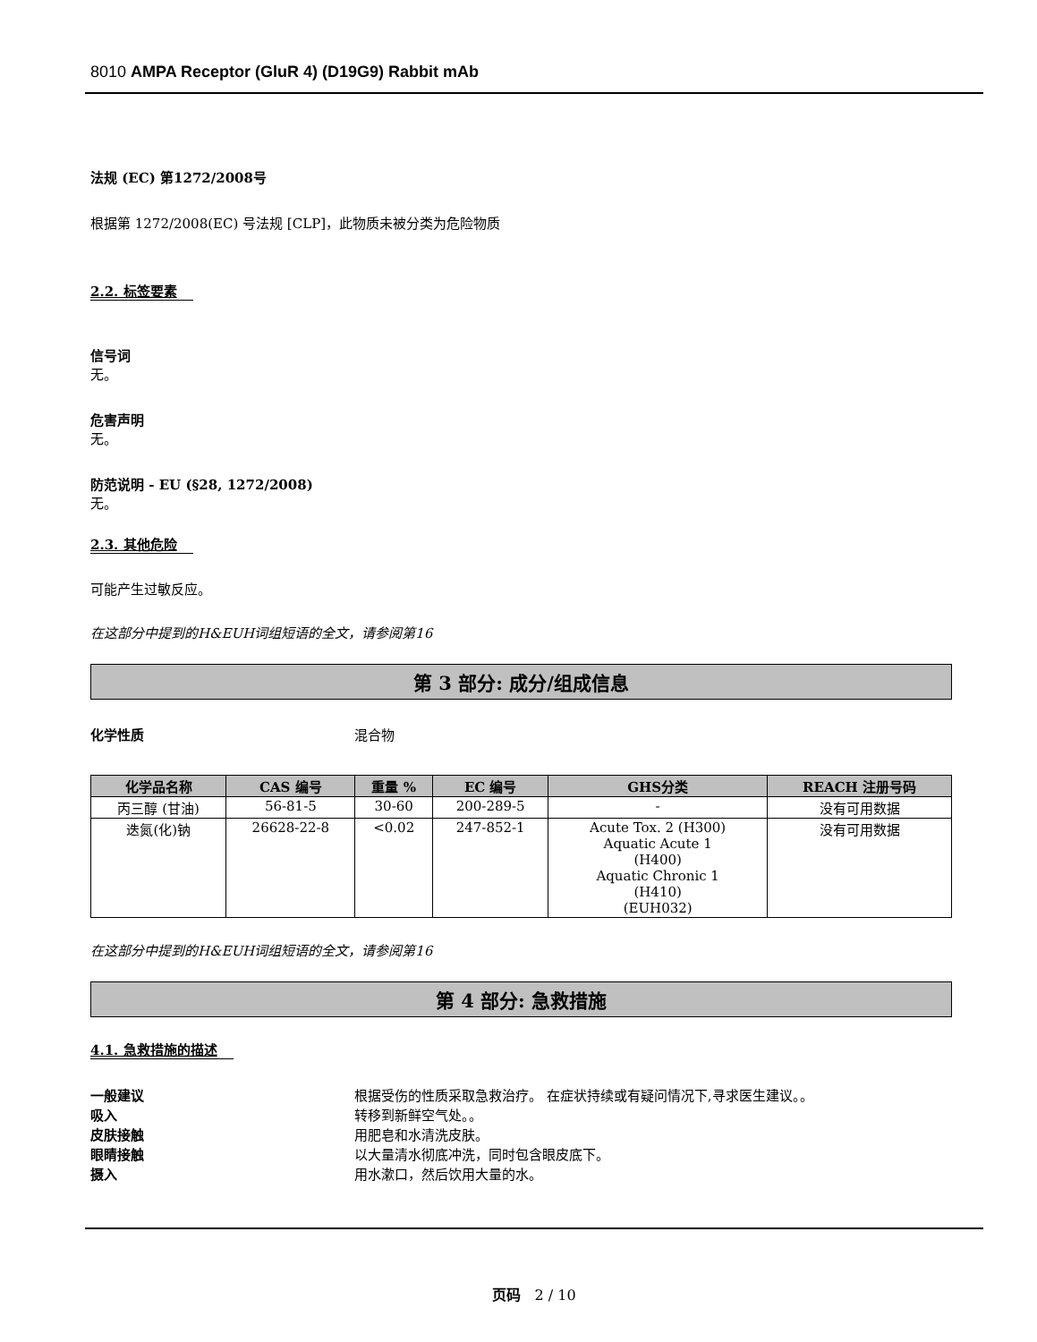8010 AMPA Receptor (GluR 4) (D19G9) Rabbit mAb
法规 (EC) 第1272/2008号
根据第 1272/2008(EC) 号法规 [CLP]，此物质未被分类为危险物质
2.2. 标签要素
信号词
无。
危害声明
无。
防范说明 - EU (§28, 1272/2008)
无。
2.3. 其他危险
可能产生过敏反应。
在这部分中提到的H&EUH词组短语的全文，请参阅第16
第 3 部分: 成分/组成信息
化学性质 混合物
| 化学品名称 | CAS 编号 | 重量 % | EC 编号 | GHS分类 | REACH 注册号码 |
| --- | --- | --- | --- | --- | --- |
| 丙三醇 (甘油) | 56-81-5 | 30-60 | 200-289-5 | - | 没有可用数据 |
| 迭氮(化)钠 | 26628-22-8 | <0.02 | 247-852-1 | Acute Tox. 2 (H300) Aquatic Acute 1 (H400) Aquatic Chronic 1 (H410) (EUH032) | 没有可用数据 |
在这部分中提到的H&EUH词组短语的全文，请参阅第16
第 4 部分: 急救措施
4.1. 急救措施的描述
一般建议 根据受伤的性质采取急救治疗。 在症状持续或有疑问情况下,寻求医生建议。。
吸入 转移到新鲜空气处。。
皮肤接触 用肥皂和水清洗皮肤。
眼睛接触 以大量清水彻底冲洗，同时包含眼皮底下。
摄入 用水漱口，然后饮用大量的水。
页码 2 / 10